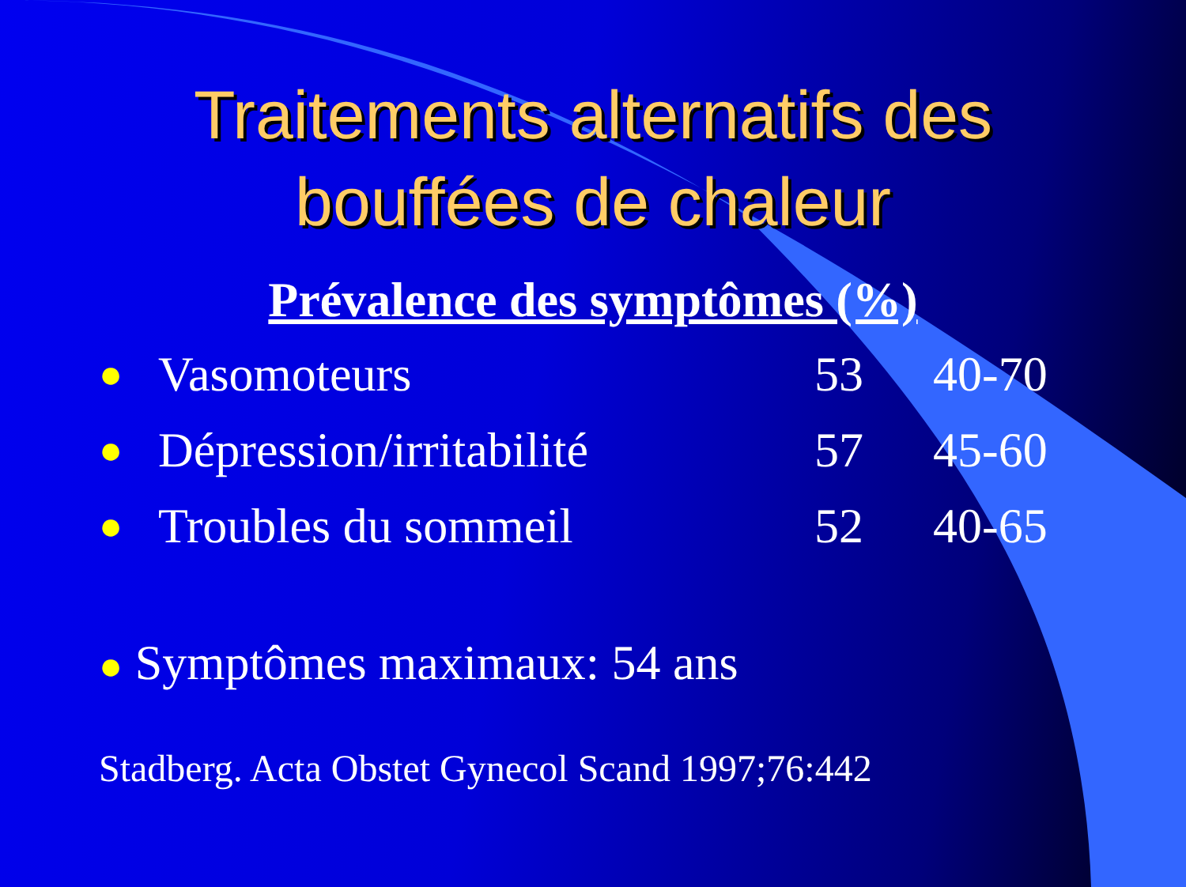Traitements alternatifs des
bouffées de chaleur
Prévalence des symptômes (%)
| ● | Vasomoteurs | 53 | 40-70 |
| ● | Dépression/irritabilité | 57 | 45-60 |
| ● | Troubles du sommeil | 52 | 40-65 |
● Symptômes maximaux: 54 ans
Stadberg. Acta Obstet Gynecol Scand 1997;76:442